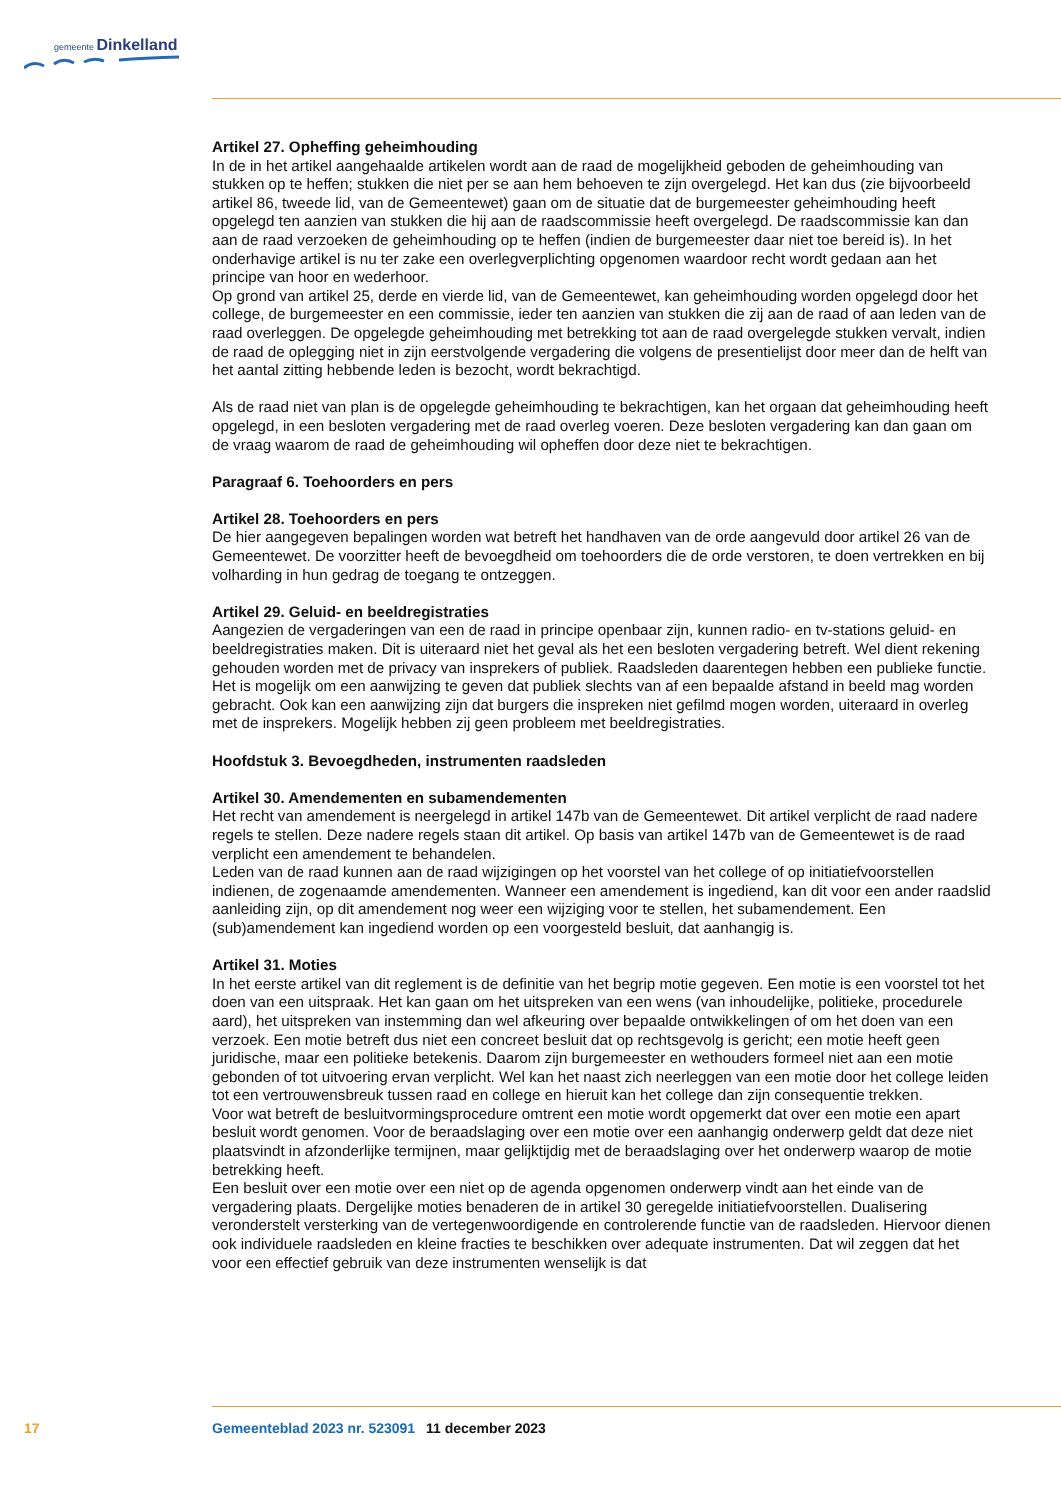gemeente Dinkelland
Artikel 27. Opheffing geheimhouding
In de in het artikel aangehaalde artikelen wordt aan de raad de mogelijkheid geboden de geheimhouding van stukken op te heffen; stukken die niet per se aan hem behoeven te zijn overgelegd. Het kan dus (zie bijvoorbeeld artikel 86, tweede lid, van de Gemeentewet) gaan om de situatie dat de burgemeester geheimhouding heeft opgelegd ten aanzien van stukken die hij aan de raadscommissie heeft overgelegd. De raadscommissie kan dan aan de raad verzoeken de geheimhouding op te heffen (indien de burge­meester daar niet toe bereid is). In het onderhavige artikel is nu ter zake een overlegverplichting opge­nomen waardoor recht wordt gedaan aan het principe van hoor en wederhoor.
Op grond van artikel 25, derde en vierde lid, van de Gemeentewet, kan geheimhouding worden opgelegd door het college, de burgemeester en een commissie, ieder ten aanzien van stukken die zij aan de raad of aan leden van de raad overleggen. De opgelegde geheimhouding met betrekking tot aan de raad overgelegde stukken vervalt, indien de raad de oplegging niet in zijn eerstvolgende vergadering die volgens de presentielijst door meer dan de helft van het aantal zitting hebbende leden is bezocht, wordt bekrachtigd.
Als de raad niet van plan is de opgelegde geheimhouding te bekrachtigen, kan het orgaan dat geheim­houding heeft opgelegd, in een besloten vergadering met de raad overleg voeren. Deze besloten ver­gadering kan dan gaan om de vraag waarom de raad de geheimhouding wil opheffen door deze niet te bekrachtigen.
Paragraaf 6. Toehoorders en pers
Artikel 28. Toehoorders en pers
De hier aangegeven bepalingen worden wat betreft het handhaven van de orde aangevuld door artikel 26 van de Gemeentewet. De voorzitter heeft de bevoegdheid om toehoorders die de orde verstoren, te doen vertrekken en bij volharding in hun gedrag de toegang te ontzeggen.
Artikel 29. Geluid- en beeldregistraties
Aangezien de vergaderingen van een de raad in principe openbaar zijn, kunnen radio- en tv-stations geluid- en beeldregistraties maken. Dit is uiteraard niet het geval als het een besloten vergadering betreft. Wel dient rekening gehouden worden met de privacy van insprekers of publiek. Raadsleden daarentegen hebben een publieke functie. Het is mogelijk om een aanwijzing te geven dat publiek slechts van af een bepaalde afstand in beeld mag worden gebracht. Ook kan een aanwijzing zijn dat burgers die inspreken niet gefilmd mogen worden, uiteraard in overleg met de insprekers. Mogelijk hebben zij geen probleem met beeldregistraties.
Hoofdstuk 3. Bevoegdheden, instrumenten raadsleden
Artikel 30. Amendementen en subamendementen
Het recht van amendement is neergelegd in artikel 147b van de Gemeentewet. Dit artikel verplicht de raad nadere regels te stellen. Deze nadere regels staan dit artikel. Op basis van artikel 147b van de Gemeentewet is de raad verplicht een amendement te behandelen.
Leden van de raad kunnen aan de raad wijzigingen op het voorstel van het college of op initiatiefvoor­stellen indienen, de zogenaamde amendementen. Wanneer een amendement is ingediend, kan dit voor een ander raadslid aanleiding zijn, op dit amendement nog weer een wijziging voor te stellen, het subamendement. Een (sub)amendement kan ingediend worden op een voorgesteld besluit, dat aan­hangig is.
Artikel 31. Moties
In het eerste artikel van dit reglement is de definitie van het begrip motie gegeven. Een motie is een voorstel tot het doen van een uitspraak. Het kan gaan om het uitspreken van een wens (van inhoudelijke, politieke, procedurele aard), het uitspreken van instemming dan wel afkeuring over bepaalde ontwik­kelingen of om het doen van een verzoek. Een motie betreft dus niet een concreet besluit dat op rechtsgevolg is gericht; een motie heeft geen juridische, maar een politieke betekenis. Daarom zijn burgemeester en wethouders formeel niet aan een motie gebonden of tot uitvoering ervan verplicht. Wel kan het naast zich neerleggen van een motie door het college leiden tot een vertrouwensbreuk tussen raad en college en hieruit kan het college dan zijn consequentie trekken.
Voor wat betreft de besluitvormingsprocedure omtrent een motie wordt opgemerkt dat over een motie een apart besluit wordt genomen. Voor de beraadslaging over een motie over een aanhangig onderwerp geldt dat deze niet plaatsvindt in afzonderlijke termijnen, maar gelijktijdig met de beraadslaging over het onderwerp waarop de motie betrekking heeft.
Een besluit over een motie over een niet op de agenda opgenomen onderwerp vindt aan het einde van de vergadering plaats. Dergelijke moties benaderen de in artikel 30 geregelde initiatiefvoorstellen. Du­alisering veronderstelt versterking van de vertegenwoordigende en controlerende functie van de raadsleden. Hiervoor dienen ook individuele raadsleden en kleine fracties te beschikken over adequate instrumenten. Dat wil zeggen dat het voor een effectief gebruik van deze instrumenten wenselijk is dat
17 Gemeenteblad 2023 nr. 523091 11 december 2023